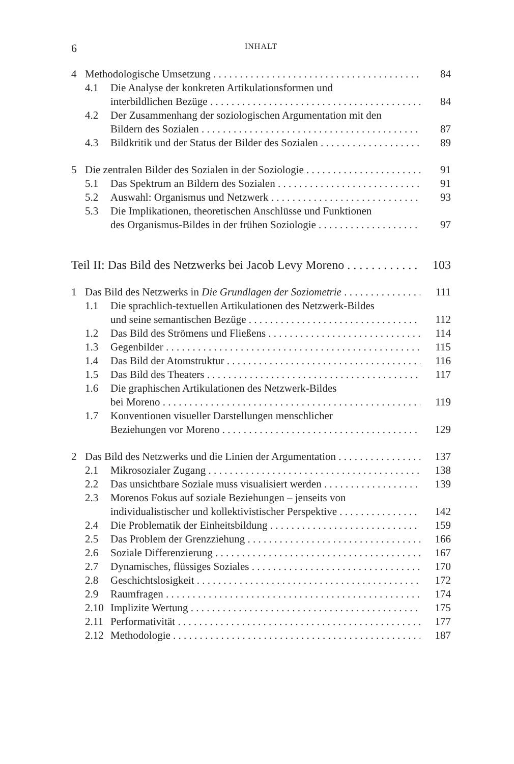6 INHALT
4 Methodologische Umsetzung 84
4.1 Die Analyse der konkreten Artikulationsformen und
interbildlichen Bezüge 84
4.2 Der Zusammenhang der soziologischen Argumentation mit den
Bildern des Sozialen 87
4.3 Bildkritik und der Status der Bilder des Sozialen 89
5 Die zentralen Bilder des Sozialen in der Soziologie 91
5.1 Das Spektrum an Bildern des Sozialen 91
5.2 Auswahl: Organismus und Netzwerk 93
5.3 Die Implikationen, theoretischen Anschlüsse und Funktionen
des Organismus-Bildes in der frühen Soziologie 97
Teil II: Das Bild des Netzwerks bei Jacob Levy Moreno 103
1 Das Bild des Netzwerks in Die Grundlagen der Soziometrie 111
1.1 Die sprachlich-textuellen Artikulationen des Netzwerk-Bildes
und seine semantischen Bezüge 112
1.2 Das Bild des Strömens und Fließens 114
1.3 Gegenbilder 115
1.4 Das Bild der Atomstruktur 116
1.5 Das Bild des Theaters 117
1.6 Die graphischen Artikulationen des Netzwerk-Bildes
bei Moreno 119
1.7 Konventionen visueller Darstellungen menschlicher
Beziehungen vor Moreno 129
2 Das Bild des Netzwerks und die Linien der Argumentation 137
2.1 Mikrosozialer Zugang 138
2.2 Das unsichtbare Soziale muss visualisiert werden 139
2.3 Morenos Fokus auf soziale Beziehungen – jenseits von
individualistischer und kollektivistischer Perspektive 142
2.4 Die Problematik der Einheitsbildung 159
2.5 Das Problem der Grenzziehung 166
2.6 Soziale Differenzierung 167
2.7 Dynamisches, flüssiges Soziales 170
2.8 Geschichtslosigkeit 172
2.9 Raumfragen 174
2.10 Implizite Wertung 175
2.11 Performativität 177
2.12 Methodologie 187